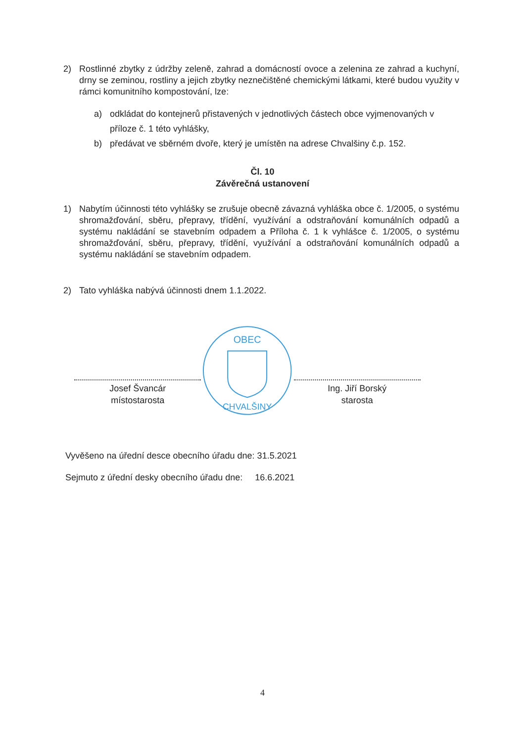2) Rostlinné zbytky z údržby zeleně, zahrad a domácností ovoce a zelenina ze zahrad a kuchyní, drny se zeminou, rostliny a jejich zbytky neznečištěné chemickými látkami, které budou využity v rámci komunitního kompostování, lze:
a) odkládat do kontejnerů přistavených v jednotlivých částech obce vyjmenovaných v příloze č. 1 této vyhlášky,
b) předávat ve sběrném dvoře, který je umístěn na adrese Chvalšiny č.p. 152.
Čl. 10
Závěrečná ustanovení
1) Nabytím účinnosti této vyhlášky se zrušuje obecně závazná vyhláška obce č. 1/2005, o systému shromažďování, sběru, přepravy, třídění, využívání a odstraňování komunálních odpadů a systému nakládání se stavebním odpadem a Příloha č. 1 k vyhlášce č. 1/2005, o systému shromažďování, sběru, přepravy, třídění, využívání a odstraňování komunálních odpadů a systému nakládání se stavebním odpadem.
2) Tato vyhláška nabývá účinnosti dnem 1.1.2022.
Josef Švancár
místostarosta
OBEC
CHVALŠINY
Ing. Jiří Borský
starosta
Vyvěšeno na úřední desce obecního úřadu dne: 31.5.2021
Sejmuto z úřední desky obecního úřadu dne: 16.6.2021
4